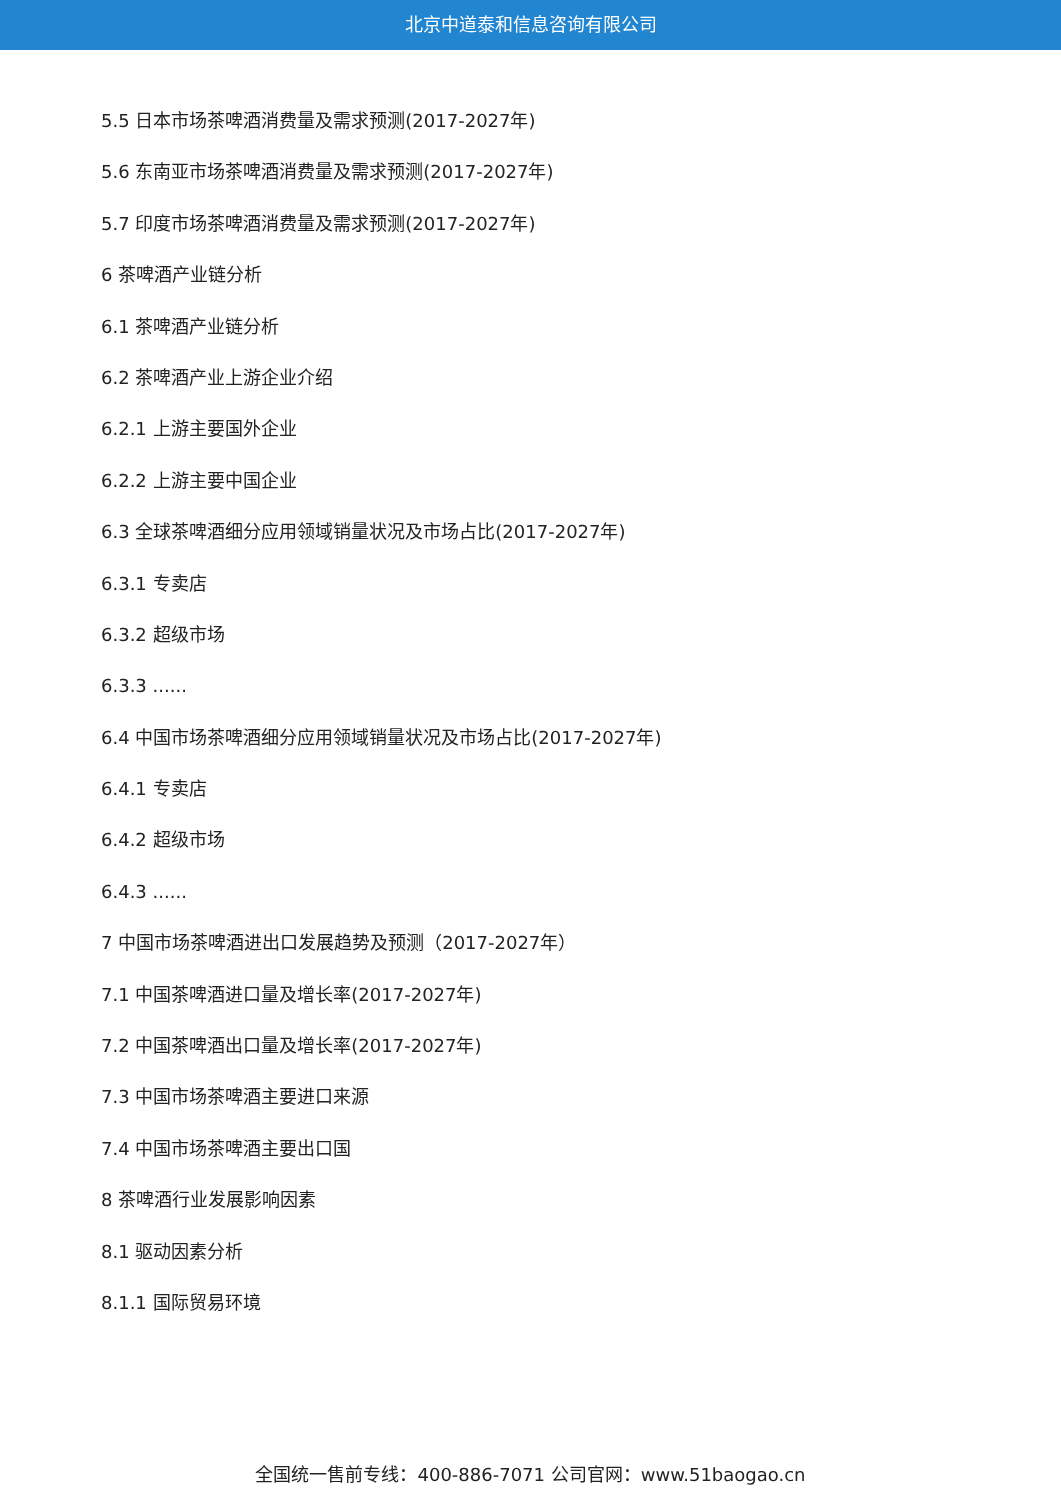北京中道泰和信息咨询有限公司
5.5 日本市场茶啤酒消费量及需求预测(2017-2027年)
5.6 东南亚市场茶啤酒消费量及需求预测(2017-2027年)
5.7 印度市场茶啤酒消费量及需求预测(2017-2027年)
6 茶啤酒产业链分析
6.1 茶啤酒产业链分析
6.2 茶啤酒产业上游企业介绍
6.2.1 上游主要国外企业
6.2.2 上游主要中国企业
6.3 全球茶啤酒细分应用领域销量状况及市场占比(2017-2027年)
6.3.1 专卖店
6.3.2 超级市场
6.3.3 ......
6.4 中国市场茶啤酒细分应用领域销量状况及市场占比(2017-2027年)
6.4.1 专卖店
6.4.2 超级市场
6.4.3 ......
7 中国市场茶啤酒进出口发展趋势及预测（2017-2027年）
7.1 中国茶啤酒进口量及增长率(2017-2027年)
7.2 中国茶啤酒出口量及增长率(2017-2027年)
7.3 中国市场茶啤酒主要进口来源
7.4 中国市场茶啤酒主要出口国
8 茶啤酒行业发展影响因素
8.1 驱动因素分析
8.1.1 国际贸易环境
全国统一售前专线：400-886-7071 公司官网：www.51baogao.cn